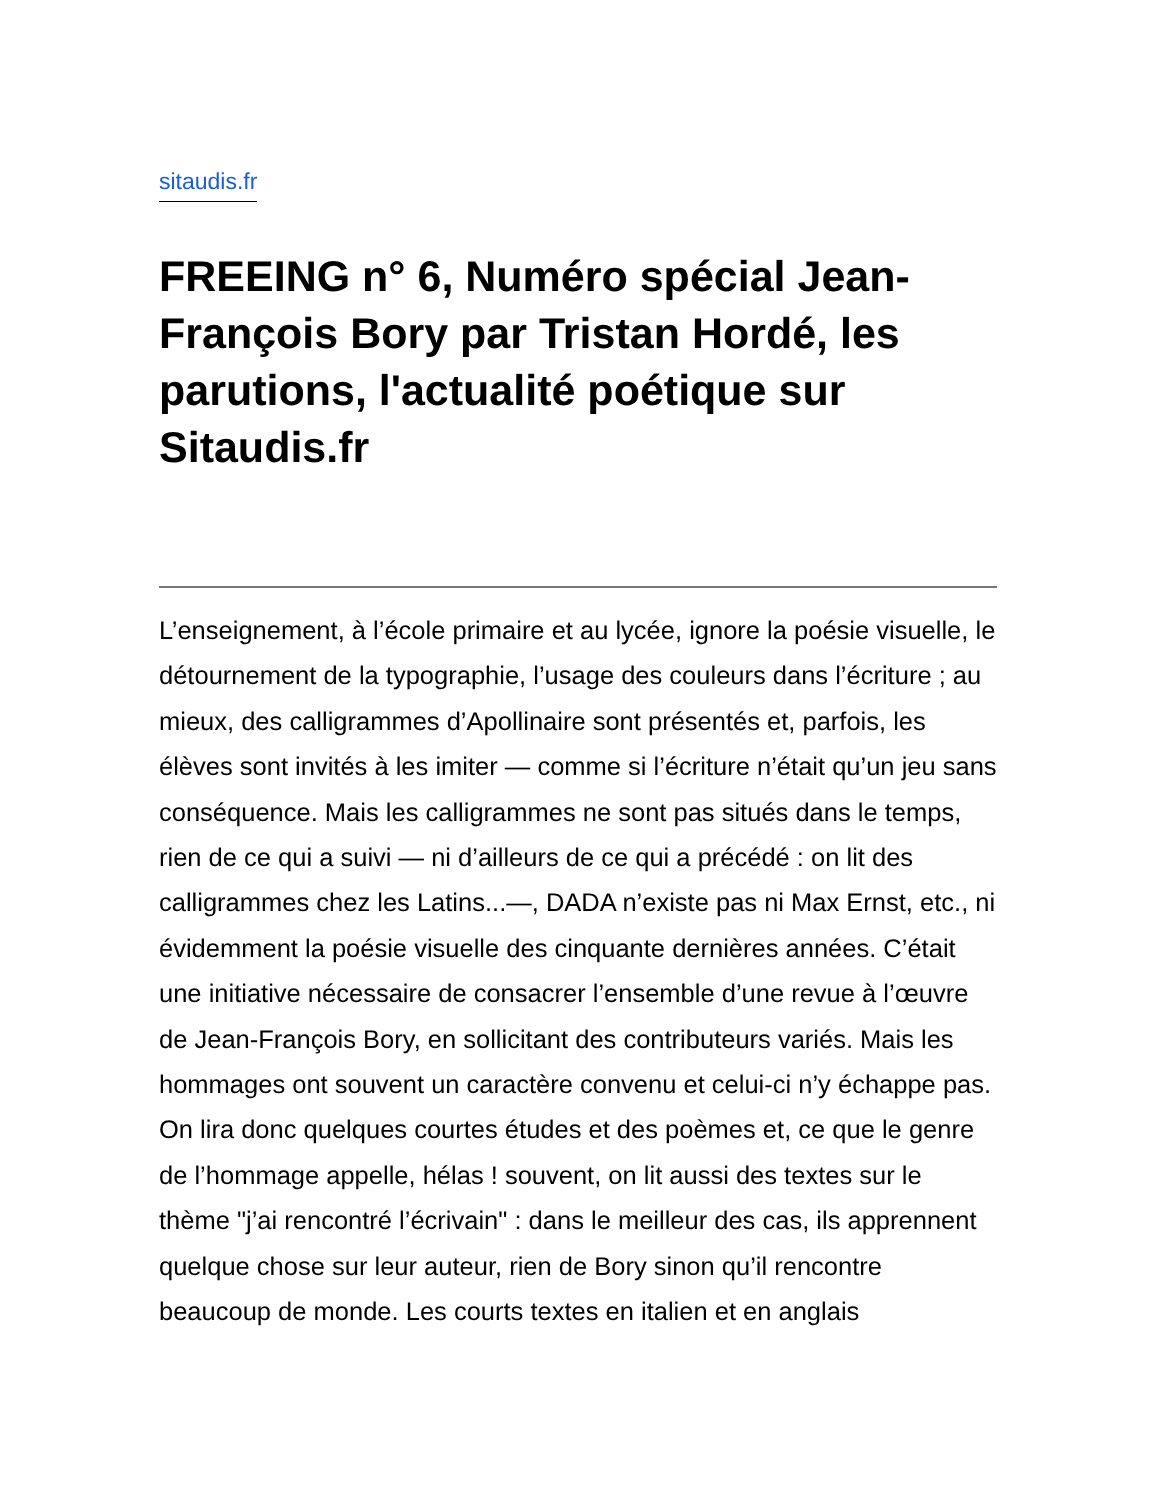sitaudis.fr
FREEING n° 6, Numéro spécial Jean-François Bory par Tristan Hordé, les parutions, l'actualité poétique sur Sitaudis.fr
L’enseignement, à l’école primaire et au lycée, ignore la poésie visuelle, le détournement de la typographie, l’usage des couleurs dans l’écriture ; au mieux, des calligrammes d’Apollinaire sont présentés et, parfois, les élèves sont invités à les imiter — comme si l’écriture n’était qu’un jeu sans conséquence. Mais les calligrammes ne sont pas situés dans le temps, rien de ce qui a suivi — ni d’ailleurs de ce qui a précédé : on lit des calligrammes chez les Latins...—, DADA n’existe pas ni Max Ernst, etc., ni évidemment la poésie visuelle des cinquante dernières années. C’était une initiative nécessaire de consacrer l’ensemble d’une revue à l’œuvre de Jean-François Bory, en sollicitant des contributeurs variés. Mais les hommages ont souvent un caractère convenu et celui-ci n’y échappe pas. On lira donc quelques courtes études et des poèmes et, ce que le genre de l’hommage appelle, hélas ! souvent, on lit aussi des textes sur le thème "j’ai rencontré l’écrivain" : dans le meilleur des cas, ils apprennent quelque chose sur leur auteur, rien de Bory sinon qu’il rencontre beaucoup de monde. Les courts textes en italien et en anglais